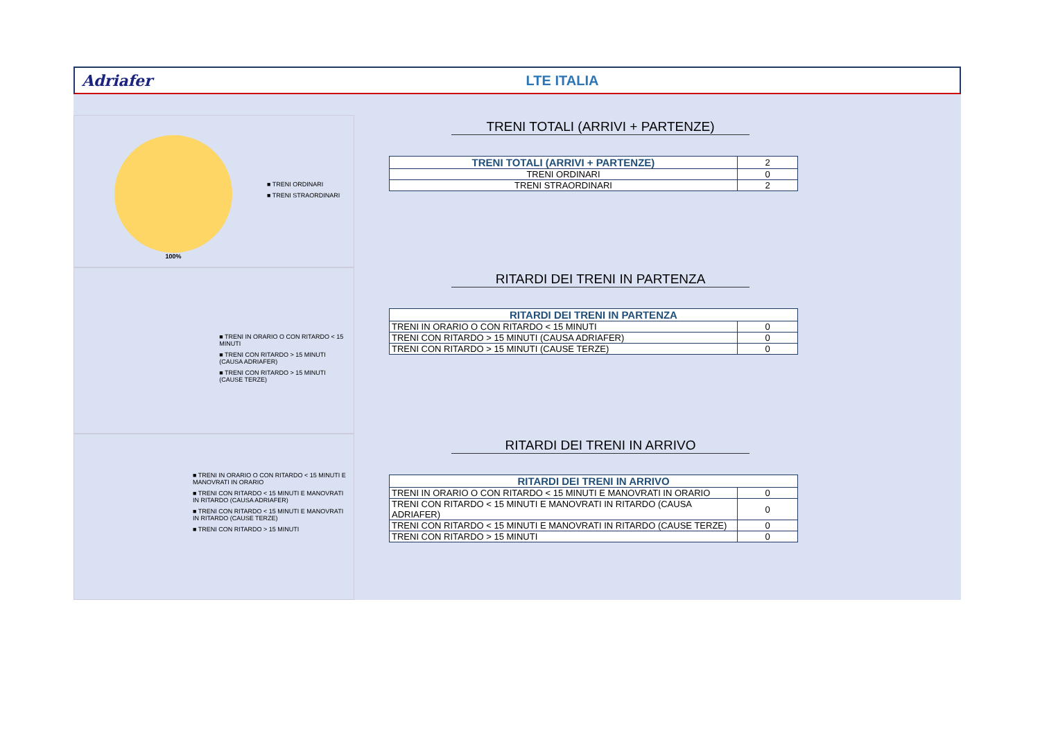Adriafer LTE ITALIA
100%
■ TRENI ORDINARI
■ TRENI STRAORDINARI
TRENI TOTALI (ARRIVI + PARTENZE)
| TRENI TOTALI (ARRIVI + PARTENZE) | 2 |
| TRENI ORDINARI | 0 |
| TRENI STRAORDINARI | 2 |
■ TRENI IN ORARIO O CON RITARDO < 15 MINUTI
■ TRENI CON RITARDO > 15 MINUTI (CAUSA ADRIAFER)
■ TRENI CON RITARDO > 15 MINUTI (CAUSE TERZE)
RITARDI DEI TRENI IN PARTENZA
| RITARDI DEI TRENI IN PARTENZA | |
| --- | --- |
| TRENI IN ORARIO O CON RITARDO < 15 MINUTI | 0 |
| TRENI CON RITARDO > 15 MINUTI (CAUSA ADRIAFER) | 0 |
| TRENI CON RITARDO > 15 MINUTI (CAUSE TERZE) | 0 |
■ TRENI IN ORARIO O CON RITARDO < 15 MINUTI E MANOVRATI IN ORARIO
■ TRENI CON RITARDO < 15 MINUTI E MANOVRATI IN RITARDO (CAUSA ADRIAFER)
■ TRENI CON RITARDO < 15 MINUTI E MANOVRATI IN RITARDO (CAUSE TERZE)
■ TRENI CON RITARDO > 15 MINUTI
RITARDI DEI TRENI IN ARRIVO
| RITARDI DEI TRENI IN ARRIVO | |
| --- | --- |
| TRENI IN ORARIO O CON RITARDO < 15 MINUTI E MANOVRATI IN ORARIO | 0 |
| TRENI CON RITARDO < 15 MINUTI E MANOVRATI IN RITARDO (CAUSA ADRIAFER) | 0 |
| TRENI CON RITARDO < 15 MINUTI E MANOVRATI IN RITARDO (CAUSE TERZE) | 0 |
| TRENI CON RITARDO > 15 MINUTI | 0 |